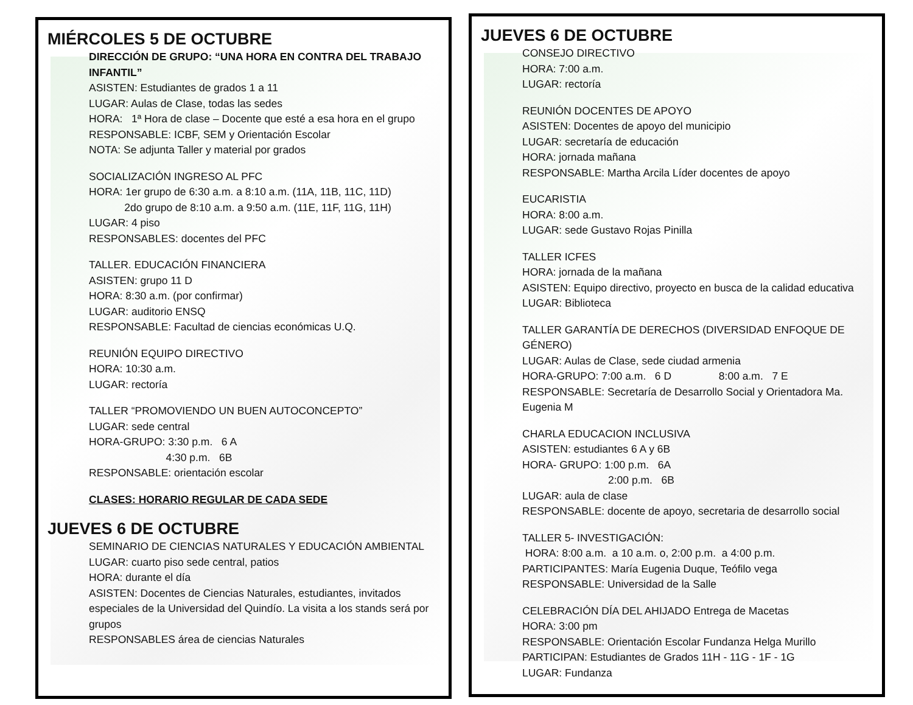MIÉRCOLES 5 DE OCTUBRE
DIRECCIÓN DE GRUPO: “UNA HORA EN CONTRA DEL TRABAJO INFANTIL”
ASISTEN: Estudiantes de grados 1 a 11
LUGAR: Aulas de Clase, todas las sedes
HORA: 1ª Hora de clase – Docente que esté a esa hora en el grupo
RESPONSABLE: ICBF, SEM y Orientación Escolar
NOTA: Se adjunta Taller y material por grados
SOCIALIZACIÓN INGRESO AL PFC
HORA: 1er grupo de 6:30 a.m. a 8:10 a.m. (11A, 11B, 11C, 11D)
2do grupo de 8:10 a.m. a 9:50 a.m. (11E, 11F, 11G, 11H)
LUGAR: 4 piso
RESPONSABLES: docentes del PFC
TALLER. EDUCACIÓN FINANCIERA
ASISTEN: grupo 11 D
HORA: 8:30 a.m. (por confirmar)
LUGAR: auditorio ENSQ
RESPONSABLE: Facultad de ciencias económicas U.Q.
REUNIÓN EQUIPO DIRECTIVO
HORA: 10:30 a.m.
LUGAR: rectoría
TALLER “PROMOVIENDO UN BUEN AUTOCONCEPTO”
LUGAR: sede central
HORA-GRUPO: 3:30 p.m. 6 A
4:30 p.m. 6B
RESPONSABLE: orientación escolar
CLASES: HORARIO REGULAR DE CADA SEDE
JUEVES 6 DE OCTUBRE
SEMINARIO DE CIENCIAS NATURALES Y EDUCACIÓN AMBIENTAL
LUGAR: cuarto piso sede central, patios
HORA: durante el día
ASISTEN: Docentes de Ciencias Naturales, estudiantes, invitados especiales de la Universidad del Quindío. La visita a los stands será por grupos
RESPONSABLES área de ciencias Naturales
JUEVES 6 DE OCTUBRE
CONSEJO DIRECTIVO
HORA: 7:00 a.m.
LUGAR: rectoría
REUNIÓN DOCENTES DE APOYO
ASISTEN: Docentes de apoyo del municipio
LUGAR: secretaría de educación
HORA: jornada mañana
RESPONSABLE: Martha Arcila Líder docentes de apoyo
EUCARISTIA
HORA: 8:00 a.m.
LUGAR: sede Gustavo Rojas Pinilla
TALLER ICFES
HORA: jornada de la mañana
ASISTEN: Equipo directivo, proyecto en busca de la calidad educativa
LUGAR: Biblioteca
TALLER GARANTÍA DE DERECHOS (DIVERSIDAD ENFOQUE DE GÉNERO)
LUGAR: Aulas de Clase, sede ciudad armenia
HORA-GRUPO: 7:00 a.m. 6 D 8:00 a.m. 7 E
RESPONSABLE: Secretaría de Desarrollo Social y Orientadora Ma. Eugenia M
CHARLA EDUCACION INCLUSIVA
ASISTEN: estudiantes 6 A y 6B
HORA- GRUPO: 1:00 p.m. 6A
2:00 p.m. 6B
LUGAR: aula de clase
RESPONSABLE: docente de apoyo, secretaria de desarrollo social
TALLER 5- INVESTIGACIÓN:
HORA: 8:00 a.m. a 10 a.m. o, 2:00 p.m. a 4:00 p.m.
PARTICIPANTES: María Eugenia Duque, Teófilo vega
RESPONSABLE: Universidad de la Salle
CELEBRACIÓN DÍA DEL AHIJADO Entrega de Macetas
HORA: 3:00 pm
RESPONSABLE: Orientación Escolar Fundanza Helga Murillo
PARTICIPAN: Estudiantes de Grados 11H - 11G - 1F - 1G
LUGAR: Fundanza